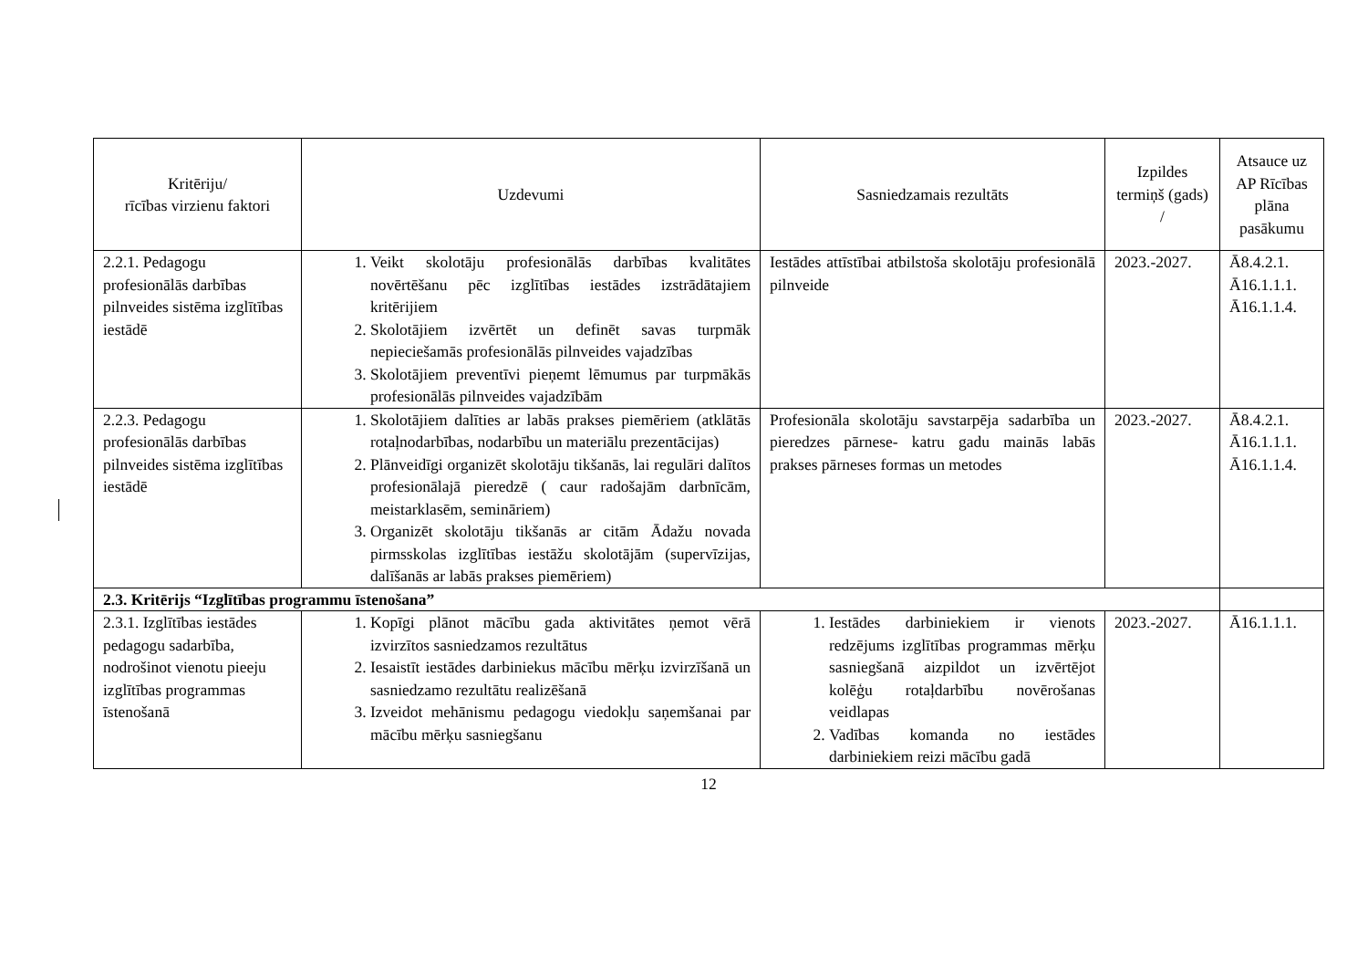| Kritēriju/ rīcības virzienu faktori | Uzdevumi | Sasniedzamais rezultāts | Izpildes termiņš (gads) / | Atsauce uz AP Rīcības plāna pasākumu |
| --- | --- | --- | --- | --- |
| 2.2.1. Pedagogu profesionālās darbības pilnveides sistēma izglītības iestādē | 1. Veikt skolotāju profesionālās darbības kvalitātes novērtēšanu pēc izglītības iestādes izstrādātajiem kritērijiem 2. Skolotājiem izvērtēt un definēt savas turpmāk nepieciešamās profesionālās pilnveides vajadzības 3. Skolotājiem preventīvi pieņemt lēmumus par turpmākās profesionālās pilnveides vajadzībām | Iestādes attīstībai atbilstoša skolotāju profesionālā pilnveide | 2023.-2027. | Ā8.4.2.1. Ā16.1.1.1. Ā16.1.1.4. |
| 2.2.3. Pedagogu profesionālās darbības pilnveides sistēma izglītības iestādē | 1. Skolotājiem dalīties ar labās prakses piemēriem (atklātās rotaļnodarbības, nodarbību un materiālu prezentācijas) 2. Plānveidīgi organizēt skolotāju tikšanās, lai regulāri dalītos profesionālajā pieredzē ( caur radošajām darbnīcām, meistarklasēm, semināriem) 3. Organizēt skolotāju tikšanās ar citām Ādažu novada pirmsskolas izglītības iestāžu skolotājām (supervīzijas, dalīšanās ar labās prakses piemēriem) | Profesionāla skolotāju savstarpēja sadarbība un pieredzes pārnese- katru gadu mainās labās prakses pārneses formas un metodes | 2023.-2027. | Ā8.4.2.1. Ā16.1.1.1. Ā16.1.1.4. |
| 2.3. Kritērijs “Izglītības programmu īstenošana” | | | | |
| 2.3.1. Izglītības iestādes pedagogu sadarbība, nodrošinot vienotu pieeju izglītības programmas īstenošanā | 1. Kopīgi plānot mācību gada aktivitātes ņemot vērā izvirzītos sasniedzamos rezultātus 2. Iesaistīt iestādes darbiniekus mācību mērķu izvirzīšanā un sasniedzamo rezultātu realizēšanā 3. Izveidot mehānismu pedagogu viedokļu saņemšanai par mācību mērķu sasniegšanu | 1. Iestādes darbiniekiem ir vienots redzējums izglītības programmas mērķu sasniegšanā aizpildot un izvērtējot kolēģu rotaļdarbību novērošanas veidlapas 2. Vadības komanda no iestādes darbiniekiem reizi mācību gadā | 2023.-2027. | Ā16.1.1.1. |
12